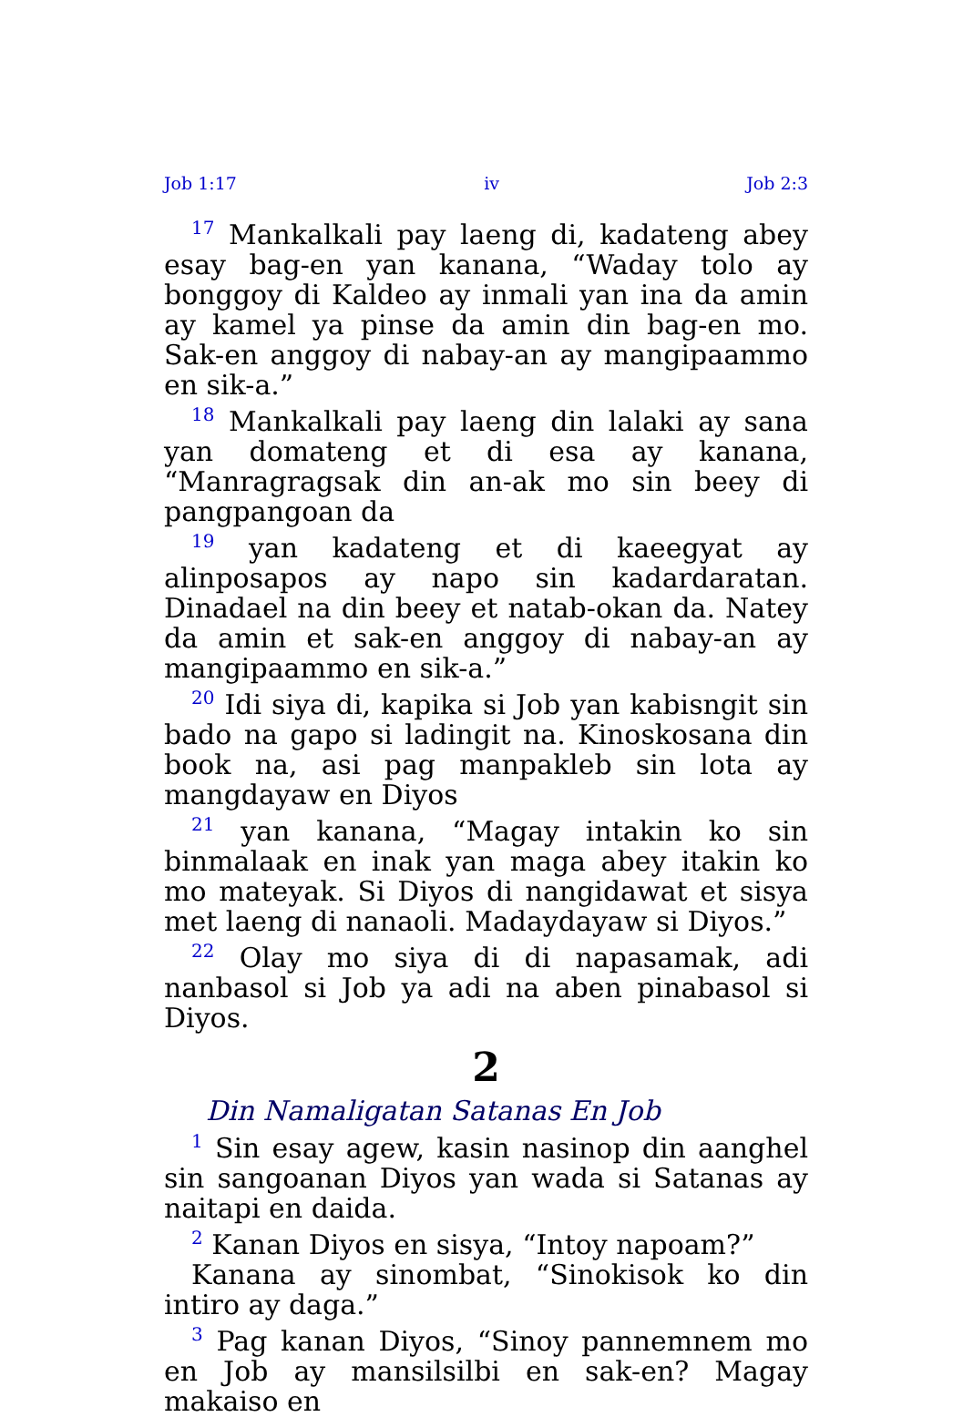Job 1:17 iv Job 2:3
<sup>17</sup> Mankalkali pay laeng di, kadateng abey esay bag-en yan kanana, “Waday tolo ay bonggoy di Kaldeo ay inmali yan ina da amin ay kamel ya pinse da amin din bag-en mo. Sak-en anggoy di nabay-an ay mangipaammo en sik-a.”
<sup>18</sup> Mankalkali pay laeng din lalaki ay sana yan domateng et di esa ay kanana, “Manragragsak din an-ak mo sin beey di pangpangoan da
<sup>19</sup> yan kadateng et di kaeegyat ay alinposapos ay napo sin kadardaratan. Dinadael na din beey et natab-okan da. Natey da amin et sak-en anggoy di nabay-an ay mangipaammo en sik-a.”
<sup>20</sup> Idi siya di, kapika si Job yan kabisngit sin bado na gapo si ladingit na. Kinoskosana din book na, asi pag manpakleb sin lota ay mangdayaw en Diyos
<sup>21</sup> yan kanana, “Magay intakin ko sin binmalaak en inak yan maga abey itakin ko mo mateyak. Si Diyos di nangidawat et sisya met laeng di nanaoli. Madaydayaw si Diyos.”
<sup>22</sup> Olay mo siya di di napasamak, adi nanbasol si Job ya adi na aben pinabasol si Diyos.
2
Din Namaligatan Satanas En Job
<sup>1</sup> Sin esay agew, kasin nasinop din aanghel sin sangoanan Diyos yan wada si Satanas ay naitapi en daida.
<sup>2</sup> Kanan Diyos en sisya, “Intoy napoam?”
Kanana ay sinombat, “Sinokisok ko din intiro ay daga.”
<sup>3</sup> Pag kanan Diyos, “Sinoy pannemnem mo en Job ay mansilsilbi en sak-en? Magay makaiso en